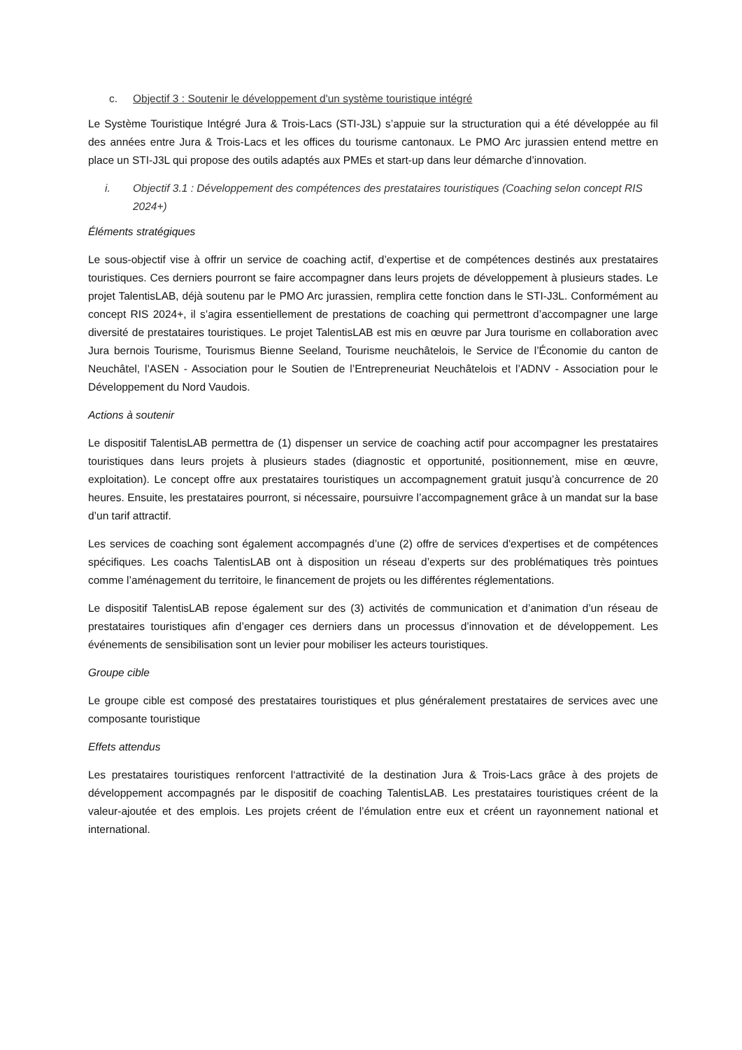c. Objectif 3 : Soutenir le développement d'un système touristique intégré
Le Système Touristique Intégré Jura & Trois-Lacs (STI-J3L) s’appuie sur la structuration qui a été développée au fil des années entre Jura & Trois-Lacs et les offices du tourisme cantonaux. Le PMO Arc jurassien entend mettre en place un STI-J3L qui propose des outils adaptés aux PMEs et start-up dans leur démarche d’innovation.
i. Objectif 3.1 : Développement des compétences des prestataires touristiques (Coaching selon concept RIS 2024+)
Éléments stratégiques
Le sous-objectif vise à offrir un service de coaching actif, d’expertise et de compétences destinés aux prestataires touristiques. Ces derniers pourront se faire accompagner dans leurs projets de développement à plusieurs stades. Le projet TalentisLAB, déjà soutenu par le PMO Arc jurassien, remplira cette fonction dans le STI-J3L. Conformément au concept RIS 2024+, il s’agira essentiellement de prestations de coaching qui permettront d’accompagner une large diversité de prestataires touristiques. Le projet TalentisLAB est mis en œuvre par Jura tourisme en collaboration avec Jura bernois Tourisme, Tourismus Bienne Seeland, Tourisme neuchâtelois, le Service de l’Économie du canton de Neuchâtel, l’ASEN - Association pour le Soutien de l’Entrepreneuriat Neuchâtelois et l’ADNV - Association pour le Développement du Nord Vaudois.
Actions à soutenir
Le dispositif TalentisLAB permettra de (1) dispenser un service de coaching actif pour accompagner les prestataires touristiques dans leurs projets à plusieurs stades (diagnostic et opportunité, positionnement, mise en œuvre, exploitation). Le concept offre aux prestataires touristiques un accompagnement gratuit jusqu’à concurrence de 20 heures. Ensuite, les prestataires pourront, si nécessaire, poursuivre l’accompagnement grâce à un mandat sur la base d’un tarif attractif.
Les services de coaching sont également accompagnés d’une (2) offre de services d'expertises et de compétences spécifiques. Les coachs TalentisLAB ont à disposition un réseau d’experts sur des problématiques très pointues comme l’aménagement du territoire, le financement de projets ou les différentes réglementations.
Le dispositif TalentisLAB repose également sur des (3) activités de communication et d’animation d’un réseau de prestataires touristiques afin d’engager ces derniers dans un processus d’innovation et de développement. Les événements de sensibilisation sont un levier pour mobiliser les acteurs touristiques.
Groupe cible
Le groupe cible est composé des prestataires touristiques et plus généralement prestataires de services avec une composante touristique
Effets attendus
Les prestataires touristiques renforcent l‘attractivité de la destination Jura & Trois-Lacs grâce à des projets de développement accompagnés par le dispositif de coaching TalentisLAB. Les prestataires touristiques créent de la valeur-ajoutée et des emplois. Les projets créent de l’émulation entre eux et créent un rayonnement national et international.